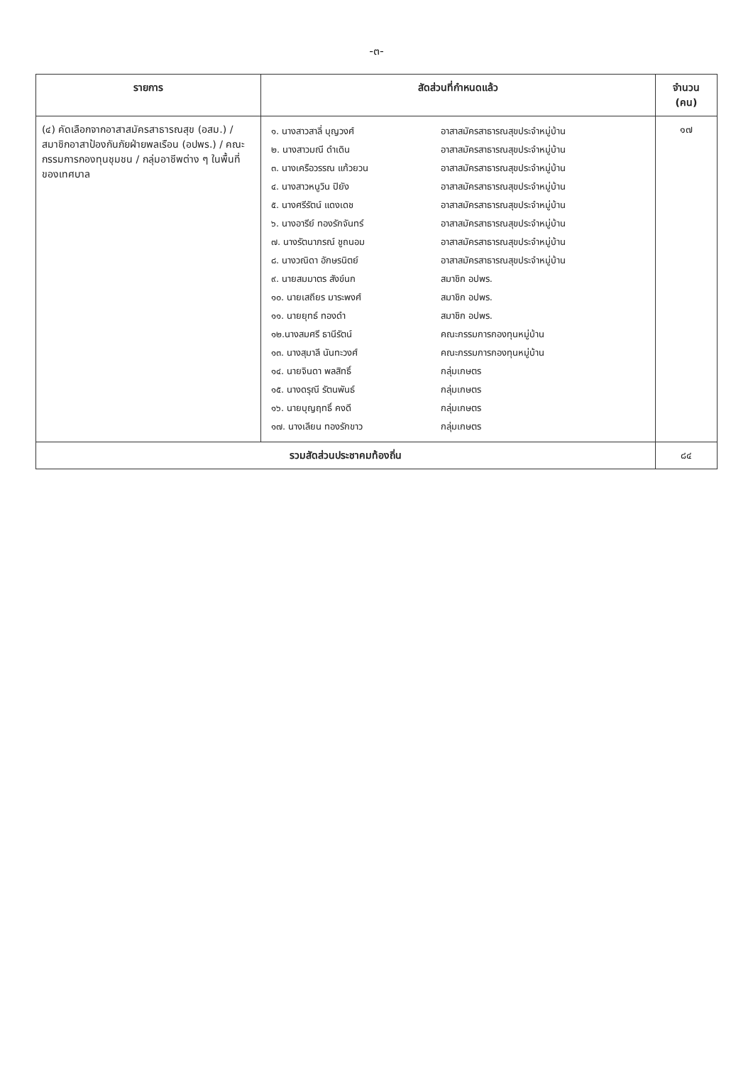-๓-
| รายการ | สัดส่วนที่กำหนดแล้ว | จำนวน (คน) |
| --- | --- | --- |
| (๔) คัดเลือกจากอาสาสมัครสาธารณสุข (อสม.) / สมาชิกอาสาป้องกันภัยฝ่ายพลเรือน (อปพร.) / คณะกรรมการกองทุนชุมชน / กลุ่มอาชีพต่าง ๆ ในพื้นที่ของเทศบาล | / ๑. นางสาวสาลี่ บุญวงศ์ / อาสาสมัครสาธารณสุขประจำหมู่บ้าน / / ๒. นางสาวมณี ดำเดิน / อาสาสมัครสาธารณสุขประจำหมู่บ้าน / / ๓. นางเครือวรรณ แก้วยวน / อาสาสมัครสาธารณสุขประจำหมู่บ้าน / / ๔. นางสาวหนูวิน ปิยัง / อาสาสมัครสาธารณสุขประจำหมู่บ้าน / / ๕. นางศรีรัตน์ แดงเดช / อาสาสมัครสาธารณสุขประจำหมู่บ้าน / / ๖. นางอารีย์ ทองรักจันทร์ / อาสาสมัครสาธารณสุขประจำหมู่บ้าน / / ๗. นางรัตนาภรณ์ ชูถนอม / อาสาสมัครสาธารณสุขประจำหมู่บ้าน / / ๘. นางวณิดา อักษรนิตย์ / อาสาสมัครสาธารณสุขประจำหมู่บ้าน / / ๙. นายสมมาตร สังข์นก / สมาชิก อปพร. / / ๑๐. นายเสถียร มาระพงศ์ / สมาชิก อปพร. / / ๑๑. นายยุทธ์ ทองดำ / สมาชิก อปพร. / / ๑๒.นางสมศรี ธานีรัตน์ / คณะกรรมการกองทุนหมู่บ้าน / / ๑๓. นางสุมาลี นันทะวงศ์ / คณะกรรมการกองทุนหมู่บ้าน / / ๑๔. นายจินดา พลสิทธิ์ / กลุ่มเกษตร / / ๑๕. นางดรุณี รัตนพันธ์ / กลุ่มเกษตร / / ๑๖. นายบุญฤทธิ์ คงดี / กลุ่มเกษตร / / ๑๗. นางเลียน ทองรักขาว / กลุ่มเกษตร / | ๑๗ |
| รวมสัดส่วนประชาคมท้องถิ่น | | ๘๔ |